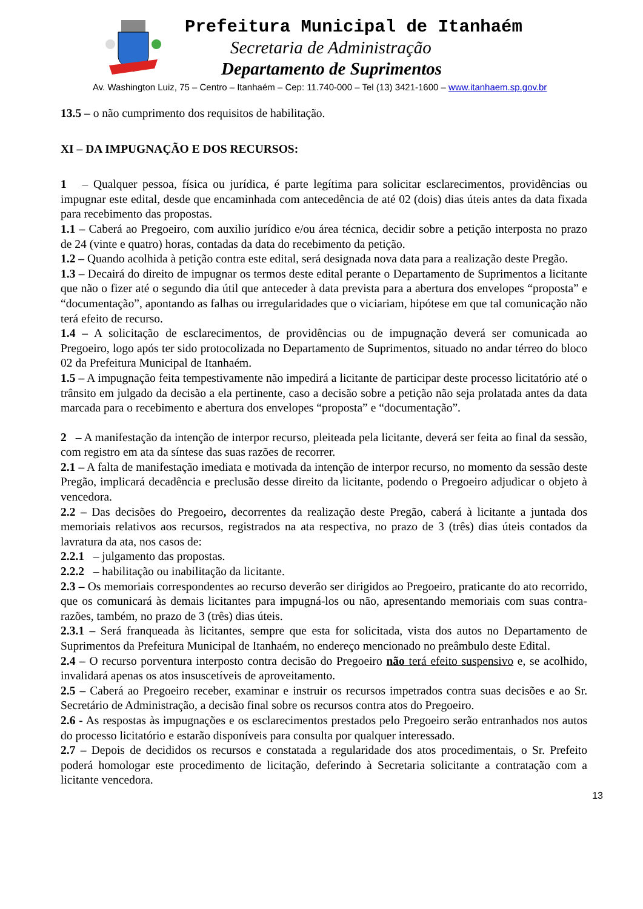Prefeitura Municipal de Itanhaém
Secretaria de Administração
Departamento de Suprimentos
Av. Washington Luiz, 75 – Centro – Itanhaém – Cep: 11.740-000 – Tel (13) 3421-1600 – www.itanhaem.sp.gov.br
13.5 – o não cumprimento dos requisitos de habilitação.
XI – DA IMPUGNAÇÃO E DOS RECURSOS:
1 – Qualquer pessoa, física ou jurídica, é parte legítima para solicitar esclarecimentos, providências ou impugnar este edital, desde que encaminhada com antecedência de até 02 (dois) dias úteis antes da data fixada para recebimento das propostas.
1.1 – Caberá ao Pregoeiro, com auxilio jurídico e/ou área técnica, decidir sobre a petição interposta no prazo de 24 (vinte e quatro) horas, contadas da data do recebimento da petição.
1.2 – Quando acolhida à petição contra este edital, será designada nova data para a realização deste Pregão.
1.3 – Decairá do direito de impugnar os termos deste edital perante o Departamento de Suprimentos a licitante que não o fizer até o segundo dia útil que anteceder à data prevista para a abertura dos envelopes “proposta” e “documentação”, apontando as falhas ou irregularidades que o viciariam, hipótese em que tal comunicação não terá efeito de recurso.
1.4 – A solicitação de esclarecimentos, de providências ou de impugnação deverá ser comunicada ao Pregoeiro, logo após ter sido protocolizada no Departamento de Suprimentos, situado no andar térreo do bloco 02 da Prefeitura Municipal de Itanhaém.
1.5 – A impugnação feita tempestivamente não impedirá a licitante de participar deste processo licitatório até o trânsito em julgado da decisão a ela pertinente, caso a decisão sobre a petição não seja prolatada antes da data marcada para o recebimento e abertura dos envelopes “proposta” e “documentação”.
2 – A manifestação da intenção de interpor recurso, pleiteada pela licitante, deverá ser feita ao final da sessão, com registro em ata da síntese das suas razões de recorrer.
2.1 – A falta de manifestação imediata e motivada da intenção de interpor recurso, no momento da sessão deste Pregão, implicará decadência e preclusão desse direito da licitante, podendo o Pregoeiro adjudicar o objeto à vencedora.
2.2 – Das decisões do Pregoeiro, decorrentes da realização deste Pregão, caberá à licitante a juntada dos memoriais relativos aos recursos, registrados na ata respectiva, no prazo de 3 (três) dias úteis contados da lavratura da ata, nos casos de:
2.2.1 – julgamento das propostas.
2.2.2 – habilitação ou inabilitação da licitante.
2.3 – Os memoriais correspondentes ao recurso deverão ser dirigidos ao Pregoeiro, praticante do ato recorrido, que os comunicará às demais licitantes para impugná-los ou não, apresentando memoriais com suas contra-razões, também, no prazo de 3 (três) dias úteis.
2.3.1 – Será franqueada às licitantes, sempre que esta for solicitada, vista dos autos no Departamento de Suprimentos da Prefeitura Municipal de Itanhaém, no endereço mencionado no preâmbulo deste Edital.
2.4 – O recurso porventura interposto contra decisão do Pregoeiro não terá efeito suspensivo e, se acolhido, invalidará apenas os atos insuscetíveis de aproveitamento.
2.5 – Caberá ao Pregoeiro receber, examinar e instruir os recursos impetrados contra suas decisões e ao Sr. Secretário de Administração, a decisão final sobre os recursos contra atos do Pregoeiro.
2.6 - As respostas às impugnações e os esclarecimentos prestados pelo Pregoeiro serão entranhados nos autos do processo licitatório e estarão disponíveis para consulta por qualquer interessado.
2.7 – Depois de decididos os recursos e constatada a regularidade dos atos procedimentais, o Sr. Prefeito poderá homologar este procedimento de licitação, deferindo à Secretaria solicitante a contratação com a licitante vencedora.
13